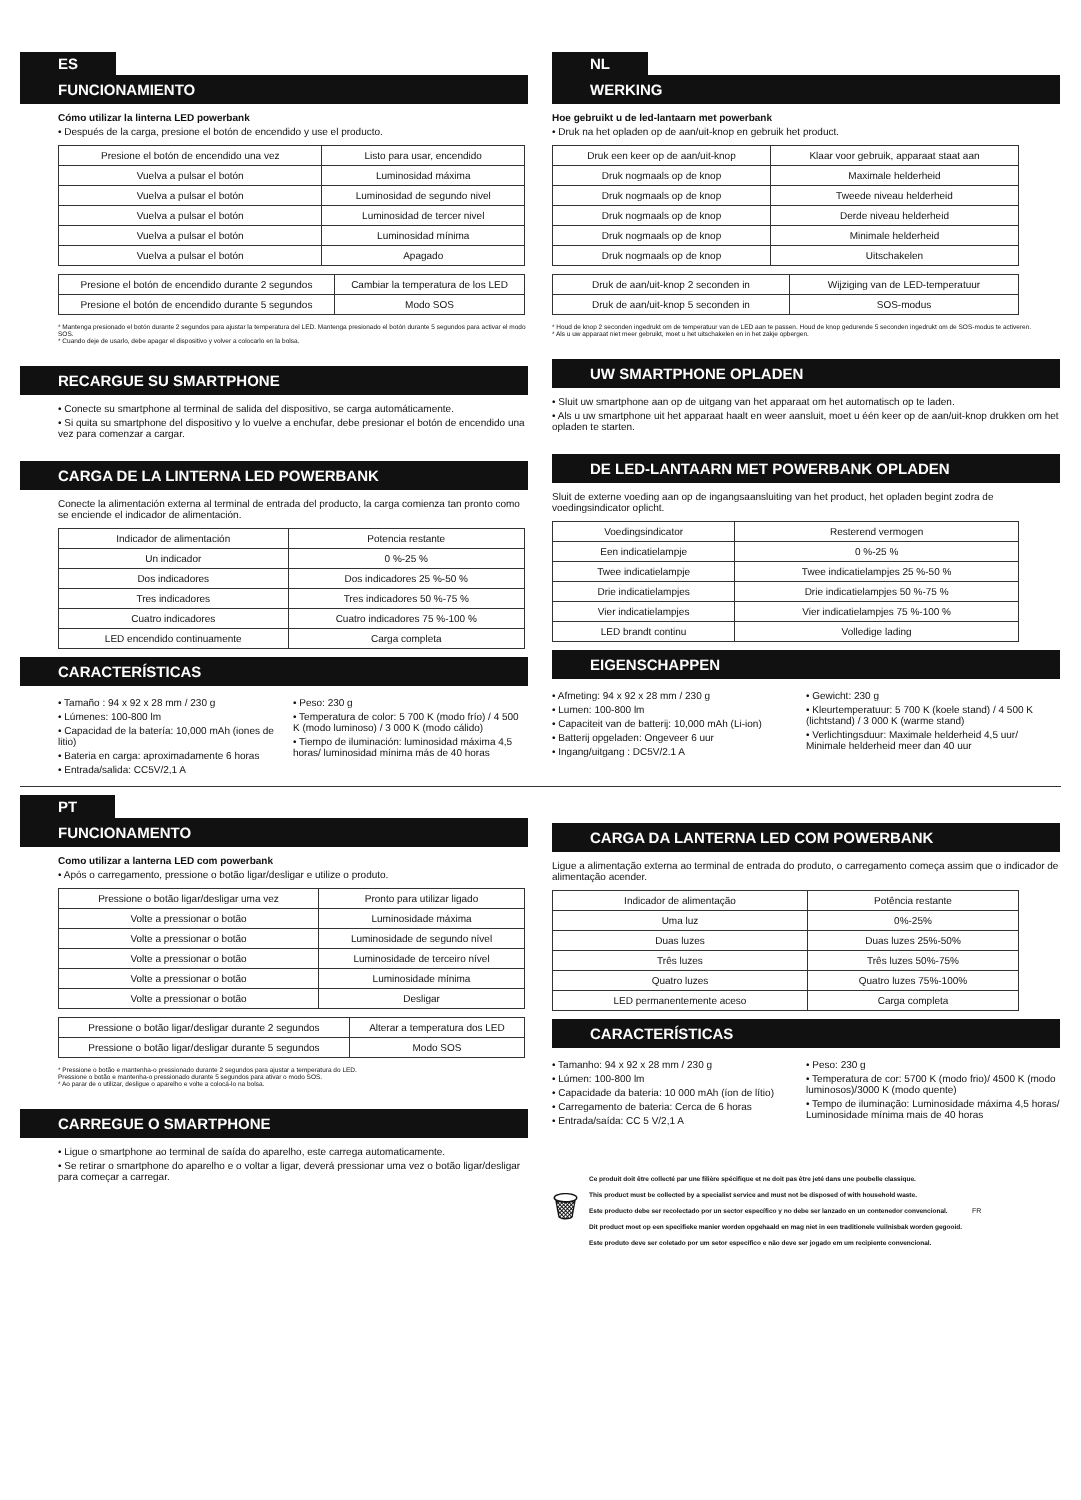ES
FUNCIONAMIENTO
Cómo utilizar la linterna LED powerbank
• Después de la carga, presione el botón de encendido y use el producto.
| Presione el botón de encendido una vez | Listo para usar, encendido |
| Vuelva a pulsar el botón | Luminosidad máxima |
| Vuelva a pulsar el botón | Luminosidad de segundo nivel |
| Vuelva a pulsar el botón | Luminosidad de tercer nivel |
| Vuelva a pulsar el botón | Luminosidad mínima |
| Vuelva a pulsar el botón | Apagado |
| Presione el botón de encendido durante 2 segundos | Cambiar la temperatura de los LED |
| Presione el botón de encendido durante 5 segundos | Modo SOS |
* Mantenga presionado el botón durante 2 segundos para ajustar la temperatura del LED. Mantenga presionado el botón durante 5 segundos para activar el modo SOS.
* Cuando deje de usarlo, debe apagar el dispositivo y volver a colocarlo en la bolsa.
RECARGUE SU SMARTPHONE
• Conecte su smartphone al terminal de salida del dispositivo, se carga automáticamente.
• Si quita su smartphone del dispositivo y lo vuelve a enchufar, debe presionar el botón de encendido una vez para comenzar a cargar.
CARGA DE LA LINTERNA LED POWERBANK
Conecte la alimentación externa al terminal de entrada del producto, la carga comienza tan pronto como se enciende el indicador de alimentación.
| Indicador de alimentación | Potencia restante |
| Un indicador | 0 %-25 % |
| Dos indicadores | Dos indicadores 25 %-50 % |
| Tres indicadores | Tres indicadores 50 %-75 % |
| Cuatro indicadores | Cuatro indicadores 75 %-100 % |
| LED encendido continuamente | Carga completa |
CARACTERÍSTICAS
• Tamaño : 94 x 92 x 28 mm / 230 g
• Lúmenes: 100-800 lm
• Capacidad de la batería: 10,000 mAh (iones de litio)
• Bateria en carga: aproximadamente 6 horas
• Entrada/salida: CC5V/2,1 A
• Peso: 230 g
• Temperatura de color: 5 700 K (modo frío) / 4 500 K (modo luminoso) / 3 000 K (modo cálido)
• Tiempo de iluminación: luminosidad máxima 4,5 horas/ luminosidad mínima más de 40 horas
NL
WERKING
Hoe gebruikt u de led-lantaarn met powerbank
• Druk na het opladen op de aan/uit-knop en gebruik het product.
| Druk een keer op de aan/uit-knop | Klaar voor gebruik, apparaat staat aan |
| Druk nogmaals op de knop | Maximale helderheid |
| Druk nogmaals op de knop | Tweede niveau helderheid |
| Druk nogmaals op de knop | Derde niveau helderheid |
| Druk nogmaals op de knop | Minimale helderheid |
| Druk nogmaals op de knop | Uitschakelen |
| Druk de aan/uit-knop 2 seconden in | Wijziging van de LED-temperatuur |
| Druk de aan/uit-knop 5 seconden in | SOS-modus |
* Houd de knop 2 seconden ingedrukt om de temperatuur van de LED aan te passen. Houd de knop gedurende 5 seconden ingedrukt om de SOS-modus te activeren.
* Als u uw apparaat niet meer gebruikt, moet u het uitschakelen en in het zakje opbergen.
UW SMARTPHONE OPLADEN
• Sluit uw smartphone aan op de uitgang van het apparaat om het automatisch op te laden.
• Als u uw smartphone uit het apparaat haalt en weer aansluit, moet u één keer op de aan/uit-knop drukken om het opladen te starten.
DE LED-LANTAARN MET POWERBANK OPLADEN
Sluit de externe voeding aan op de ingangsaansluiting van het product, het opladen begint zodra de voedingsindicator oplicht.
| Voedingsindicator | Resterend vermogen |
| Een indicatielampje | 0 %-25 % |
| Twee indicatielampje | Twee indicatielampjes 25 %-50 % |
| Drie indicatielampjes | Drie indicatielampjes 50 %-75 % |
| Vier indicatielampjes | Vier indicatielampjes 75 %-100 % |
| LED brandt continu | Volledige lading |
EIGENSCHAPPEN
• Afmeting: 94 x 92 x 28 mm / 230 g
• Lumen: 100-800 lm
• Capaciteit van de batterij: 10,000 mAh (Li-ion)
• Batterij opgeladen: Ongeveer 6 uur
• Ingang/uitgang : DC5V/2.1 A
• Gewicht: 230 g
• Kleurtemperatuur: 5 700 K (koele stand) / 4 500 K (lichtstand) / 3 000 K (warme stand)
• Verlichtingsduur: Maximale helderheid 4,5 uur/ Minimale helderheid meer dan 40 uur
PT
FUNCIONAMENTO
Como utilizar a lanterna LED com powerbank
• Após o carregamento, pressione o botão ligar/desligar e utilize o produto.
| Pressione o botão ligar/desligar uma vez | Pronto para utilizar ligado |
| Volte a pressionar o botão | Luminosidade máxima |
| Volte a pressionar o botão | Luminosidade de segundo nível |
| Volte a pressionar o botão | Luminosidade de terceiro nível |
| Volte a pressionar o botão | Luminosidade mínima |
| Volte a pressionar o botão | Desligar |
| Pressione o botão ligar/desligar durante 2 segundos | Alterar a temperatura dos LED |
| Pressione o botão ligar/desligar durante 5 segundos | Modo SOS |
* Pressione o botão e mantenha-o pressionado durante 2 segundos para ajustar a temperatura do LED.
Pressione o botão e mantenha-o pressionado durante 5 segundos para ativar o modo SOS.
* Ao parar de o utilizar, desligue o aparelho e volte a colocá-lo na bolsa.
CARREGUE O SMARTPHONE
• Ligue o smartphone ao terminal de saída do aparelho, este carrega automaticamente.
• Se retirar o smartphone do aparelho e o voltar a ligar, deverá pressionar uma vez o botão ligar/desligar para começar a carregar.
CARGA DA LANTERNA LED COM POWERBANK
Ligue a alimentação externa ao terminal de entrada do produto, o carregamento começa assim que o indicador de alimentação acender.
| Indicador de alimentação | Potência restante |
| Uma luz | 0%-25% |
| Duas luzes | Duas luzes 25%-50% |
| Três luzes | Três luzes 50%-75% |
| Quatro luzes | Quatro luzes 75%-100% |
| LED permanentemente aceso | Carga completa |
CARACTERÍSTICAS
• Tamanho: 94 x 92 x 28 mm / 230 g
• Lúmen: 100-800 lm
• Capacidade da bateria: 10 000 mAh (íon de lítio)
• Carregamento de bateria: Cerca de 6 horas
• Entrada/saída: CC 5 V/2,1 A
• Peso: 230 g
• Temperatura de cor: 5700 K (modo frio)/ 4500 K (modo luminosos)/3000 K (modo quente)
• Tempo de iluminação: Luminosidade máxima 4,5 horas/ Luminosidade mínima mais de 40 horas
🗑
Ce produit doit être collecté par une filière spécifique et ne doit pas être jeté dans une poubelle classique.
This product must be collected by a specialist service and must not be disposed of with household waste.
Este producto debe ser recolectado por un sector específico y no debe ser lanzado en un contenedor convencional.
Dit product moet op een specifieke manier worden opgehaald en mag niet in een traditionele vuilnisbak worden gegooid.
Este produto deve ser coletado por um setor específico e não deve ser jogado em um recipiente convencional.
FR